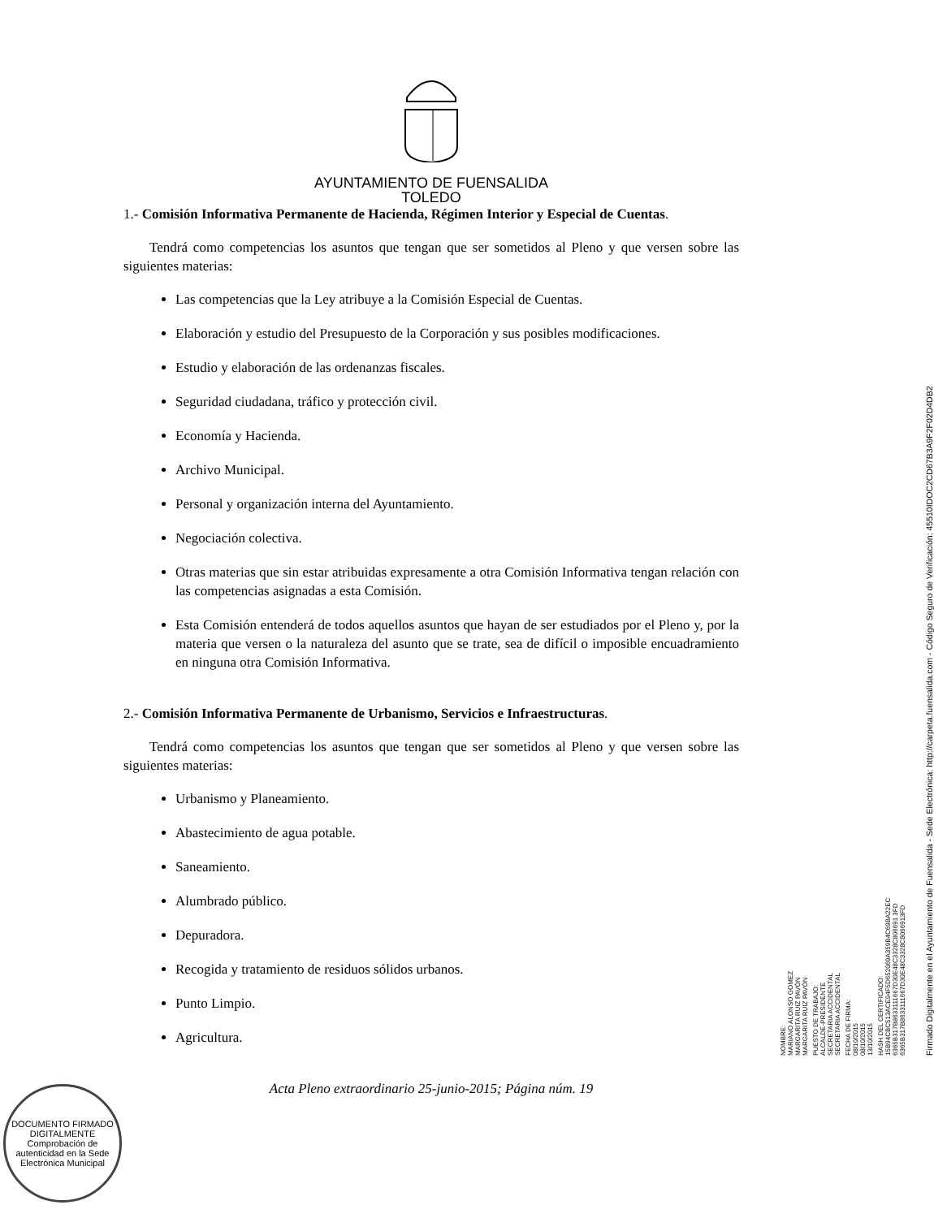AYUNTAMIENTO DE FUENSALIDA
TOLEDO
1.- Comisión Informativa Permanente de Hacienda, Régimen Interior y Especial de Cuentas.
Tendrá como competencias los asuntos que tengan que ser sometidos al Pleno y que versen sobre las siguientes materias:
Las competencias que la Ley atribuye a la Comisión Especial de Cuentas.
Elaboración y estudio del Presupuesto de la Corporación y sus posibles modificaciones.
Estudio y elaboración de las ordenanzas fiscales.
Seguridad ciudadana, tráfico y protección civil.
Economía y Hacienda.
Archivo Municipal.
Personal y organización interna del Ayuntamiento.
Negociación colectiva.
Otras materias que sin estar atribuidas expresamente a otra Comisión Informativa tengan relación con las competencias asignadas a esta Comisión.
Esta Comisión entenderá de todos aquellos asuntos que hayan de ser estudiados por el Pleno y, por la materia que versen o la naturaleza del asunto que se trate, sea de difícil o imposible encuadramiento en ninguna otra Comisión Informativa.
2.- Comisión Informativa Permanente de Urbanismo, Servicios e Infraestructuras.
Tendrá como competencias los asuntos que tengan que ser sometidos al Pleno y que versen sobre las siguientes materias:
Urbanismo y Planeamiento.
Abastecimiento de agua potable.
Saneamiento.
Alumbrado público.
Depuradora.
Recogida y tratamiento de residuos sólidos urbanos.
Punto Limpio.
Agricultura.
Acta Pleno extraordinario 25-junio-2015; Página núm. 19
NOMBRE:
MARIANO ALONSO GOMEZ
MARGARITA RUIZ PAVÓN
MARGARITA RUIZ PAVÓN
PUESTO DE TRABAJO:
ALCALDE-PRESIDENTE
SECRETARIA ACCIDENTAL
SECRETARIA ACCIDENTAL
FECHA DE FIRMA:
08/10/2015
08/10/2015
13/10/2015
HASH DEL CERTIFICADO:
15B94CBC513ACE94F5D652069A359B4C69BA22EC
6365B317B8633111667D30E48C3328C806691 3FD
6365B317B8633111667D30E48C3328C8066913FD
Firmado Digitalmente en el Ayuntamiento de Fuensalida - Sede Electrónica: http://carpeta.fuensalida.com - Código Seguro de Verificación: 45510IDOC2CD67B3A9F2F02D4DB2
DOCUMENTO FIRMADO DIGITALMENTE
Comprobación de autenticidad en la Sede Electrónica Municipal